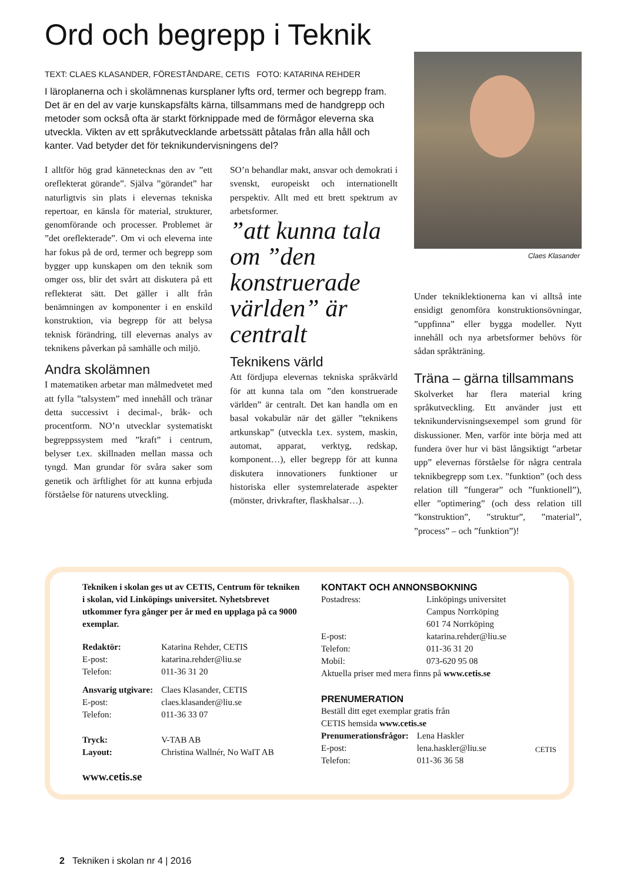Ord och begrepp i Teknik
TEXT: CLAES KLASANDER, FÖRESTÅNDARE, CETIS FOTO: KATARINA REHDER
I läroplanerna och i skolämnenas kursplaner lyfts ord, termer och begrepp fram. Det är en del av varje kunskapsfälts kärna, tillsammans med de handgrepp och metoder som också ofta är starkt förknippade med de förmågor eleverna ska utveckla. Vikten av ett språkutvecklande arbetssätt påtalas från alla håll och kanter. Vad betyder det för teknikundervisningens del?
I alltför hög grad kännetecknas den av ”ett oreflekterat görande”. Själva ”görandet” har naturligtvis sin plats i elevernas tekniska repertoar, en känsla för material, strukturer, genomförande och processer. Problemet är ”det oreflekterade”. Om vi och eleverna inte har fokus på de ord, termer och begrepp som bygger upp kunskapen om den teknik som omger oss, blir det svårt att diskutera på ett reflekterat sätt. Det gäller i allt från benämningen av komponenter i en enskild konstruktion, via begrepp för att belysa teknisk förändring, till elevernas analys av teknikens påverkan på samhälle och miljö.
Andra skolämnen
I matematiken arbetar man målmedvetet med att fylla ”talsystem” med innehåll och tränar detta successivt i decimal-, bråk- och procentform. NO’n utvecklar systematiskt begreppssystem med ”kraft” i centrum, belyser t.ex. skillnaden mellan massa och tyngd. Man grundar för svåra saker som genetik och ärftlighet för att kunna erbjuda förståelse för naturens utveckling.
SO’n behandlar makt, ansvar och demokrati i svenskt, europeiskt och internationellt perspektiv. Allt med ett brett spektrum av arbetsformer.
”att kunna tala om ”den konstruerade världen” är centralt
Teknikens värld
Att fördjupa elevernas tekniska språkvärld för att kunna tala om ”den konstruerade världen” är centralt. Det kan handla om en basal vokabulär när det gäller ”teknikens artkunskap” (utveckla t.ex. system, maskin, automat, apparat, verktyg, redskap, komponent…), eller begrepp för att kunna diskutera innovationers funktioner ur historiska eller systemrelaterade aspekter (mönster, drivkrafter, flaskhalsar…).
Claes Klasander
Under tekniklektionerna kan vi alltså inte ensidigt genomföra konstruktionsövningar, ”uppfinna” eller bygga modeller. Nytt innehåll och nya arbetsformer behövs för sådan språkträning.
Träna – gärna tillsammans
Skolverket har flera material kring språkutveckling. Ett använder just ett teknikundervisningsexempel som grund för diskussioner. Men, varför inte börja med att fundera över hur vi bäst långsiktigt ”arbetar upp” elevernas förståelse för några centrala teknikbegrepp som t.ex. ”funktion” (och dess relation till ”fungerar” och ”funktionell”), eller ”optimering” (och dess relation till ”konstruktion”, ”struktur”, ”material”, ”process” – och ”funktion”)!
Tekniken i skolan ges ut av CETIS, Centrum för tekniken i skolan, vid Linköpings universitet. Nyhetsbrevet utkommer fyra gånger per år med en upplaga på ca 9000 exemplar.
| Redaktör: | Katarina Rehder, CETIS |
| E-post: | katarina.rehder@liu.se |
| Telefon: | 011-36 31 20 |
| Ansvarig utgivare: | Claes Klasander, CETIS |
| E-post: | claes.klasander@liu.se |
| Telefon: | 011-36 33 07 |
| Tryck: | V-TAB AB |
| Layout: | Christina Wallnér, No WaIT AB |
www.cetis.se
KONTAKT OCH ANNONSBOKNING
| Postadress: | Linköpings universitet Campus Norrköping 601 74 Norrköping |
| E-post: | katarina.rehder@liu.se |
| Telefon: | 011-36 31 20 |
| Mobil: | 073-620 95 08 |
Aktuella priser med mera finns på www.cetis.se
PRENUMERATION
Beställ ditt eget exemplar gratis från
CETIS hemsida www.cetis.se
| Prenumerationsfrågor: | Lena Haskler |
| E-post: | lena.haskler@liu.se |
| Telefon: | 011-36 36 58 |
CETIS
2 Tekniken i skolan nr 4 | 2016